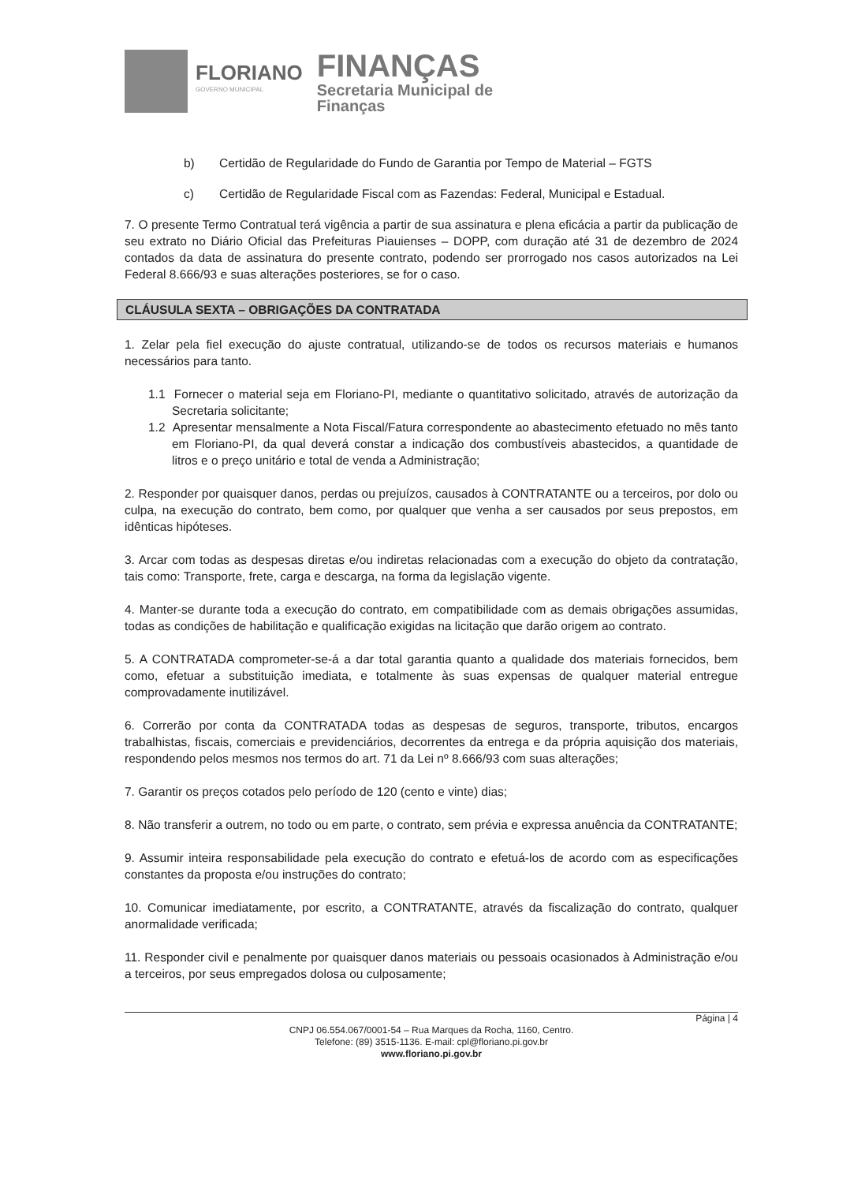FLORIANO
GOVERNO MUNICIPAL
FINANÇAS
Secretaria Municipal de
Finanças
b) Certidão de Regularidade do Fundo de Garantia por Tempo de Material – FGTS
c) Certidão de Regularidade Fiscal com as Fazendas: Federal, Municipal e Estadual.
7. O presente Termo Contratual terá vigência a partir de sua assinatura e plena eficácia a partir da publicação de seu extrato no Diário Oficial das Prefeituras Piauienses – DOPP, com duração até 31 de dezembro de 2024 contados da data de assinatura do presente contrato, podendo ser prorrogado nos casos autorizados na Lei Federal 8.666/93 e suas alterações posteriores, se for o caso.
CLÁUSULA SEXTA – OBRIGAÇÕES DA CONTRATADA
1. Zelar pela fiel execução do ajuste contratual, utilizando-se de todos os recursos materiais e humanos necessários para tanto.
1.1 Fornecer o material seja em Floriano-PI, mediante o quantitativo solicitado, através de autorização da Secretaria solicitante;
1.2 Apresentar mensalmente a Nota Fiscal/Fatura correspondente ao abastecimento efetuado no mês tanto em Floriano-PI, da qual deverá constar a indicação dos combustíveis abastecidos, a quantidade de litros e o preço unitário e total de venda a Administração;
2. Responder por quaisquer danos, perdas ou prejuízos, causados à CONTRATANTE ou a terceiros, por dolo ou culpa, na execução do contrato, bem como, por qualquer que venha a ser causados por seus prepostos, em idênticas hipóteses.
3. Arcar com todas as despesas diretas e/ou indiretas relacionadas com a execução do objeto da contratação, tais como: Transporte, frete, carga e descarga, na forma da legislação vigente.
4. Manter-se durante toda a execução do contrato, em compatibilidade com as demais obrigações assumidas, todas as condições de habilitação e qualificação exigidas na licitação que darão origem ao contrato.
5. A CONTRATADA comprometer-se-á a dar total garantia quanto a qualidade dos materiais fornecidos, bem como, efetuar a substituição imediata, e totalmente às suas expensas de qualquer material entregue comprovadamente inutilizável.
6. Correrão por conta da CONTRATADA todas as despesas de seguros, transporte, tributos, encargos trabalhistas, fiscais, comerciais e previdenciários, decorrentes da entrega e da própria aquisição dos materiais, respondendo pelos mesmos nos termos do art. 71 da Lei nº 8.666/93 com suas alterações;
7. Garantir os preços cotados pelo período de 120 (cento e vinte) dias;
8. Não transferir a outrem, no todo ou em parte, o contrato, sem prévia e expressa anuência da CONTRATANTE;
9. Assumir inteira responsabilidade pela execução do contrato e efetuá-los de acordo com as especificações constantes da proposta e/ou instruções do contrato;
10. Comunicar imediatamente, por escrito, a CONTRATANTE, através da fiscalização do contrato, qualquer anormalidade verificada;
11. Responder civil e penalmente por quaisquer danos materiais ou pessoais ocasionados à Administração e/ou a terceiros, por seus empregados dolosa ou culposamente;
Página | 4
CNPJ 06.554.067/0001-54 – Rua Marques da Rocha, 1160, Centro.
Telefone: (89) 3515-1136. E-mail: cpl@floriano.pi.gov.br
www.floriano.pi.gov.br